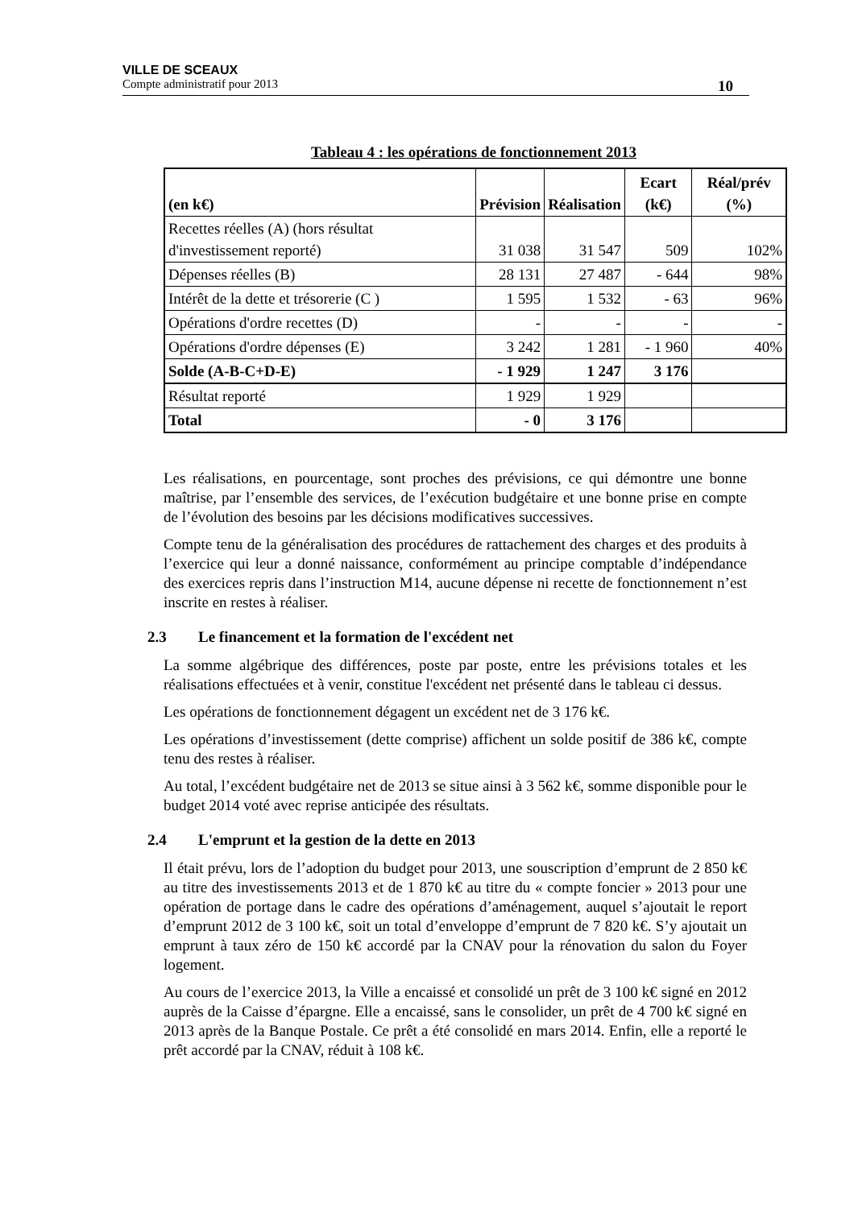VILLE DE SCEAUX
Compte administratif pour 2013 10
Tableau 4 : les opérations de fonctionnement 2013
| (en k€) | Prévision | Réalisation | Ecart (k€) | Réal/prév (%) |
| --- | --- | --- | --- | --- |
| Recettes réelles (A) (hors résultat d'investissement reporté) | 31 038 | 31 547 | 509 | 102% |
| Dépenses réelles (B) | 28 131 | 27 487 | - 644 | 98% |
| Intérêt de la dette et trésorerie (C ) | 1 595 | 1 532 | - 63 | 96% |
| Opérations d'ordre recettes (D) | - | - | - | - |
| Opérations d'ordre dépenses (E) | 3 242 | 1 281 | - 1 960 | 40% |
| Solde (A-B-C+D-E) | - 1 929 | 1 247 | 3 176 | |
| Résultat reporté | 1 929 | 1 929 | | |
| Total | - 0 | 3 176 | | |
Les réalisations, en pourcentage, sont proches des prévisions, ce qui démontre une bonne maîtrise, par l’ensemble des services, de l’exécution budgétaire et une bonne prise en compte de l’évolution des besoins par les décisions modificatives successives.
Compte tenu de la généralisation des procédures de rattachement des charges et des produits à l’exercice qui leur a donné naissance, conformément au principe comptable d’indépendance des exercices repris dans l’instruction M14, aucune dépense ni recette de fonctionnement n’est inscrite en restes à réaliser.
2.3 Le financement et la formation de l'excédent net
La somme algébrique des différences, poste par poste, entre les prévisions totales et les réalisations effectuées et à venir, constitue l'excédent net présenté dans le tableau ci dessus.
Les opérations de fonctionnement dégagent un excédent net de 3 176 k€.
Les opérations d’investissement (dette comprise) affichent un solde positif de 386 k€, compte tenu des restes à réaliser.
Au total, l’excédent budgétaire net de 2013 se situe ainsi à 3 562 k€, somme disponible pour le budget 2014 voté avec reprise anticipée des résultats.
2.4 L'emprunt et la gestion de la dette en 2013
Il était prévu, lors de l’adoption du budget pour 2013, une souscription d’emprunt de 2 850 k€ au titre des investissements 2013 et de 1 870 k€ au titre du « compte foncier » 2013 pour une opération de portage dans le cadre des opérations d’aménagement, auquel s’ajoutait le report d’emprunt 2012 de 3 100 k€, soit un total d’enveloppe d’emprunt de 7 820 k€. S’y ajoutait un emprunt à taux zéro de 150 k€ accordé par la CNAV pour la rénovation du salon du Foyer logement.
Au cours de l’exercice 2013, la Ville a encaissé et consolidé un prêt de 3 100 k€ signé en 2012 auprès de la Caisse d’épargne. Elle a encaissé, sans le consolider, un prêt de 4 700 k€ signé en 2013 après de la Banque Postale. Ce prêt a été consolidé en mars 2014. Enfin, elle a reporté le prêt accordé par la CNAV, réduit à 108 k€.